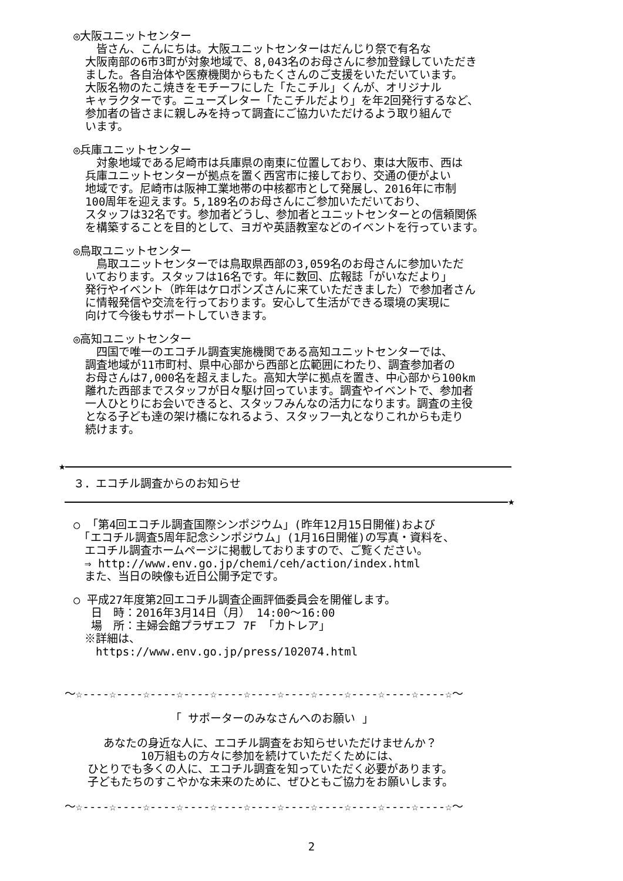◎大阪ユニットセンター
　皆さん、こんにちは。大阪ユニットセンターはだんじり祭で有名な
大阪南部の6市3町が対象地域で、8,043名のお母さんに参加登録していただき
ました。各自治体や医療機関からもたくさんのご支援をいただいています。
大阪名物のたこ焼きをモチーフにした「たこチル」くんが、オリジナル
キャラクターです。ニューズレター「たこチルだより」を年2回発行するなど、
参加者の皆さまに親しみを持って調査にご協力いただけるよう取り組んで
います。
◎兵庫ユニットセンター
　対象地域である尼崎市は兵庫県の南東に位置しており、東は大阪市、西は
兵庫ユニットセンターが拠点を置く西宮市に接しており、交通の便がよい
地域です。尼崎市は阪神工業地帯の中核都市として発展し、2016年に市制
100周年を迎えます。5,189名のお母さんにご参加いただいており、
スタッフは32名です。参加者どうし、参加者とユニットセンターとの信頼関係
を構築することを目的として、ヨガや英語教室などのイベントを行っています。
◎鳥取ユニットセンター
　鳥取ユニットセンターでは鳥取県西部の3,059名のお母さんに参加いただ
いております。スタッフは16名です。年に数回、広報誌「がいなだより」
発行やイベント（昨年はケロポンズさんに来ていただきました）で参加者さん
に情報発信や交流を行っております。安心して生活ができる環境の実現に
向けて今後もサポートしていきます。
◎高知ユニットセンター
　四国で唯一のエコチル調査実施機関である高知ユニットセンターでは、
調査地域が11市町村、県中心部から西部と広範囲にわたり、調査参加者の
お母さんは7,000名を超えました。高知大学に拠点を置き、中心部から100km
離れた西部までスタッフが日々駆け回っています。調査やイベントで、参加者
一人ひとりにお会いできると、スタッフみんなの活力になります。調査の主役
となる子ども達の架け橋になれるよう、スタッフ一丸となりこれからも走り
続けます。
★
３．エコチル調査からのお知らせ
★
○ 「第4回エコチル調査国際シンポジウム」(昨年12月15日開催)および
　「エコチル調査5周年記念シンポジウム」(1月16日開催)の写真・資料を、
　エコチル調査ホームページに掲載しておりますので、ご覧ください。
　⇒ http://www.env.go.jp/chemi/ceh/action/index.html
　また、当日の映像も近日公開予定です。
○ 平成27年度第2回エコチル調査企画評価委員会を開催します。
　 日　時：2016年3月14日（月） 14:00～16:00
　 場　所：主婦会館プラザエフ 7F 「カトレア」
　※詳細は、
　　https://www.env.go.jp/press/102074.html
～☆----☆----☆----☆----☆----☆----☆----☆----☆----☆----☆----☆～
「 サポーターのみなさんへのお願い 」
あなたの身近な人に、エコチル調査をお知らせいただけませんか？
10万組もの方々に参加を続けていただくためには、
ひとりでも多くの人に、エコチル調査を知っていただく必要があります。
子どもたちのすこやかな未来のために、ぜひともご協力をお願いします。
～☆----☆----☆----☆----☆----☆----☆----☆----☆----☆----☆----☆～
2